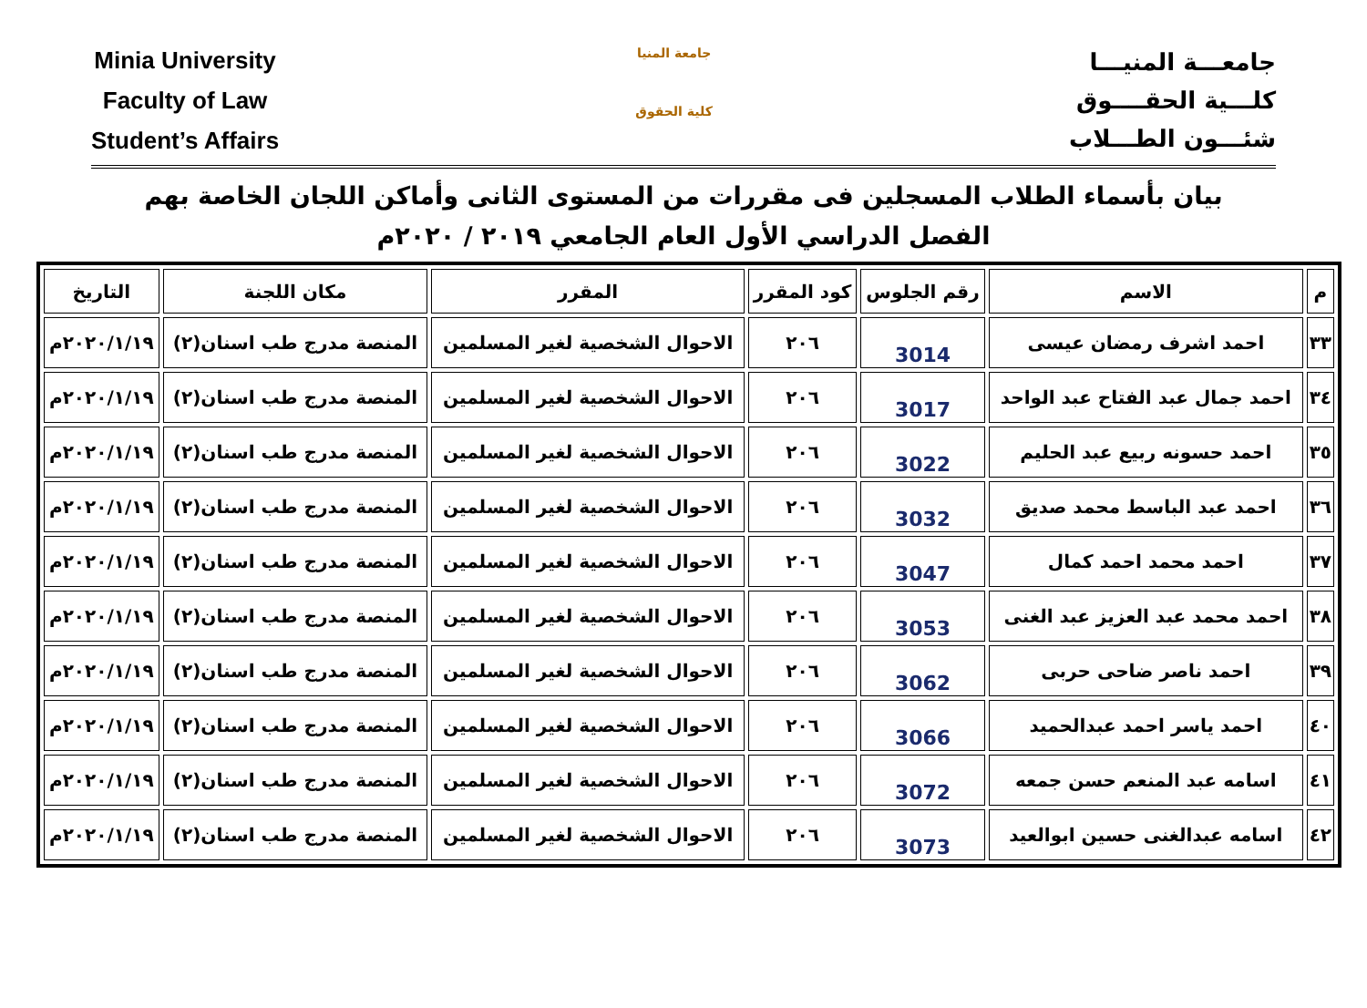Minia University
Faculty of Law
Student’s Affairs
جامعة المنيا
كلية الحقوق
جامعـــة المنيـــا
كلـــية الحقــــوق
شئـــون الطـــلاب
بيان بأسماء الطلاب المسجلين فى مقررات من المستوى الثانى وأماكن اللجان الخاصة بهم
الفصل الدراسي الأول العام الجامعي ٢٠١٩ / ٢٠٢٠م
| م | الاسم | رقم الجلوس | كود المقرر | المقرر | مكان اللجنة | التاريخ |
| --- | --- | --- | --- | --- | --- | --- |
| ٣٣ | احمد اشرف رمضان عيسى | 3014 | ٢٠٦ | الاحوال الشخصية لغير المسلمين | المنصة مدرج طب اسنان(٢) | ٢٠٢٠/١/١٩م |
| ٣٤ | احمد جمال عبد الفتاح عبد الواحد | 3017 | ٢٠٦ | الاحوال الشخصية لغير المسلمين | المنصة مدرج طب اسنان(٢) | ٢٠٢٠/١/١٩م |
| ٣٥ | احمد حسونه ربيع عبد الحليم | 3022 | ٢٠٦ | الاحوال الشخصية لغير المسلمين | المنصة مدرج طب اسنان(٢) | ٢٠٢٠/١/١٩م |
| ٣٦ | احمد عبد الباسط محمد صديق | 3032 | ٢٠٦ | الاحوال الشخصية لغير المسلمين | المنصة مدرج طب اسنان(٢) | ٢٠٢٠/١/١٩م |
| ٣٧ | احمد محمد احمد كمال | 3047 | ٢٠٦ | الاحوال الشخصية لغير المسلمين | المنصة مدرج طب اسنان(٢) | ٢٠٢٠/١/١٩م |
| ٣٨ | احمد محمد عبد العزيز عبد الغنى | 3053 | ٢٠٦ | الاحوال الشخصية لغير المسلمين | المنصة مدرج طب اسنان(٢) | ٢٠٢٠/١/١٩م |
| ٣٩ | احمد ناصر ضاحى حربى | 3062 | ٢٠٦ | الاحوال الشخصية لغير المسلمين | المنصة مدرج طب اسنان(٢) | ٢٠٢٠/١/١٩م |
| ٤٠ | احمد ياسر احمد عبدالحميد | 3066 | ٢٠٦ | الاحوال الشخصية لغير المسلمين | المنصة مدرج طب اسنان(٢) | ٢٠٢٠/١/١٩م |
| ٤١ | اسامه عبد المنعم حسن جمعه | 3072 | ٢٠٦ | الاحوال الشخصية لغير المسلمين | المنصة مدرج طب اسنان(٢) | ٢٠٢٠/١/١٩م |
| ٤٢ | اسامه عبدالغنى حسين ابوالعيد | 3073 | ٢٠٦ | الاحوال الشخصية لغير المسلمين | المنصة مدرج طب اسنان(٢) | ٢٠٢٠/١/١٩م |